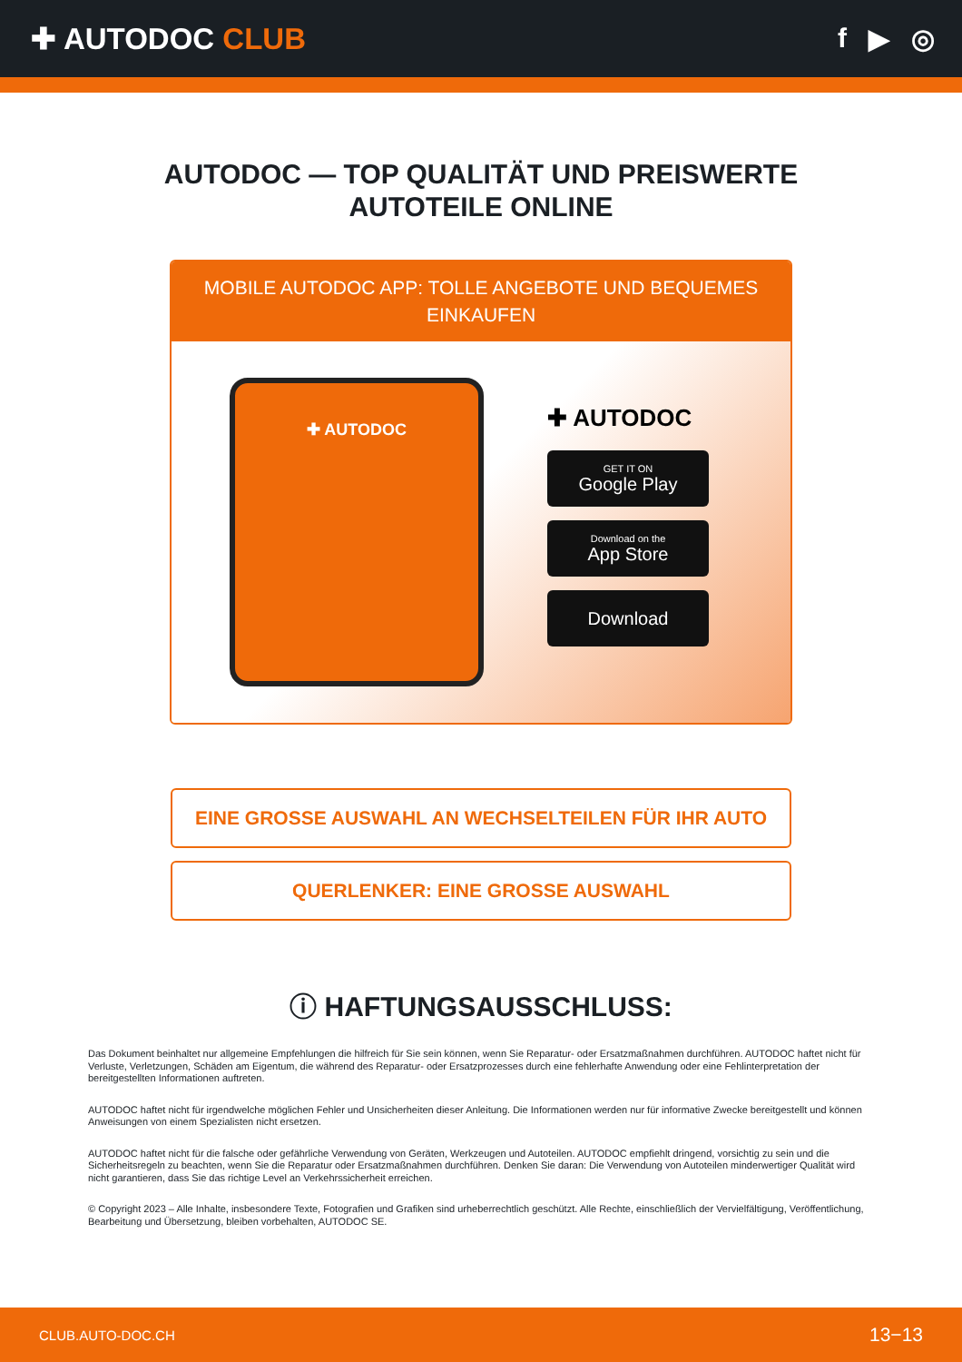✚ AUTODOC CLUB f ▶ ◎
AUTODOC — TOP QUALITÄT UND PREISWERTE
AUTOTEILE ONLINE
MOBILE AUTODOC APP: TOLLE ANGEBOTE UND BEQUEMES EINKAUFEN
✚ AUTODOC
✚ AUTODOC
GET IT ON
Google Play
Download on the
App Store
Download
EINE GROSSE AUSWAHL AN WECHSELTEILEN FÜR IHR AUTO
QUERLENKER: EINE GROSSE AUSWAHL
ⓘ HAFTUNGSAUSSCHLUSS:
Das Dokument beinhaltet nur allgemeine Empfehlungen die hilfreich für Sie sein können, wenn Sie Reparatur- oder Ersatzmaßnahmen durchführen. AUTODOC haftet nicht für Verluste, Verletzungen, Schäden am Eigentum, die während des Reparatur- oder Ersatzprozesses durch eine fehlerhafte Anwendung oder eine Fehlinterpretation der bereitgestellten Informationen auftreten.
AUTODOC haftet nicht für irgendwelche möglichen Fehler und Unsicherheiten dieser Anleitung. Die Informationen werden nur für informative Zwecke bereitgestellt und können Anweisungen von einem Spezialisten nicht ersetzen.
AUTODOC haftet nicht für die falsche oder gefährliche Verwendung von Geräten, Werkzeugen und Autoteilen. AUTODOC empfiehlt dringend, vorsichtig zu sein und die Sicherheitsregeln zu beachten, wenn Sie die Reparatur oder Ersatzmaßnahmen durchführen. Denken Sie daran: Die Verwendung von Autoteilen minderwertiger Qualität wird nicht garantieren, dass Sie das richtige Level an Verkehrssicherheit erreichen.
© Copyright 2023 – Alle Inhalte, insbesondere Texte, Fotografien und Grafiken sind urheberrechtlich geschützt. Alle Rechte, einschließlich der Vervielfältigung, Veröffentlichung, Bearbeitung und Übersetzung, bleiben vorbehalten, AUTODOC SE.
CLUB.AUTO-DOC.CH 13−13